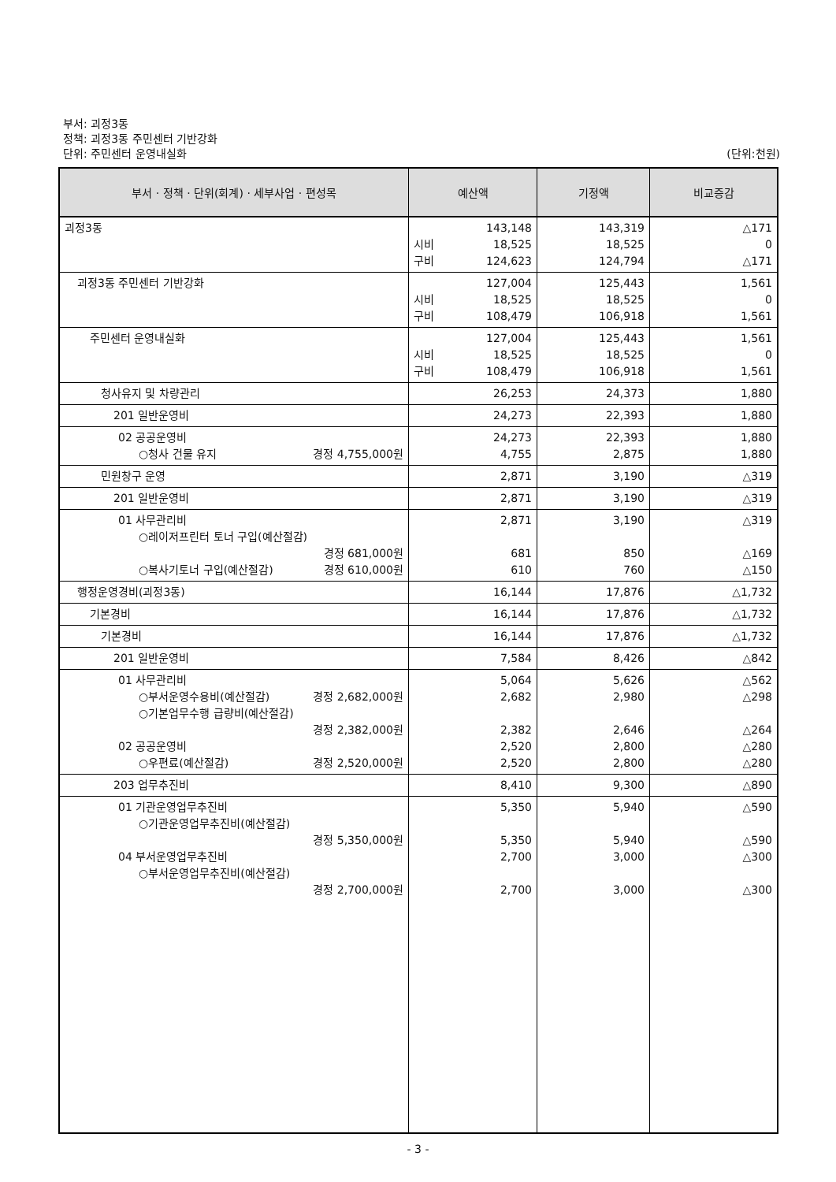부서: 괴정3동
정책: 괴정3동 주민센터 기반강화
단위: 주민센터 운영내실화
(단위:천원)
| 부서 · 정책 · 단위(회계) · 세부사업 · 편성목 | 예산액 | 기정액 | 비교증감 |
| --- | --- | --- | --- |
| 괴정3동 | 143,148 시비 18,525 구비 124,623 | 143,319 18,525 124,794 | △171 0 △171 |
| 괴정3동 주민센터 기반강화 | 127,004 시비 18,525 구비 108,479 | 125,443 18,525 106,918 | 1,561 0 1,561 |
| 주민센터 운영내실화 | 127,004 시비 18,525 구비 108,479 | 125,443 18,525 106,918 | 1,561 0 1,561 |
| 청사유지 및 차량관리 | 26,253 | 24,373 | 1,880 |
| 201 일반운영비 | 24,273 | 22,393 | 1,880 |
| 02 공공운영비 ○청사 건물 유지 경정 4,755,000원 | 24,273 4,755 | 22,393 2,875 | 1,880 1,880 |
| 민원창구 운영 | 2,871 | 3,190 | △319 |
| 201 일반운영비 | 2,871 | 3,190 | △319 |
| 01 사무관리비 ○레이저프린터 토너 구입(예산절감) 경정 681,000원 ○복사기토너 구입(예산절감) 경정 610,000원 | 2,871 681 610 | 3,190 850 760 | △319 △169 △150 |
| 행정운영경비(괴정3동) | 16,144 | 17,876 | △1,732 |
| 기본경비 | 16,144 | 17,876 | △1,732 |
| 기본경비 | 16,144 | 17,876 | △1,732 |
| 201 일반운영비 | 7,584 | 8,426 | △842 |
| 01 사무관리비 ○부서운영수용비(예산절감) 경정 2,682,000원 ○기본업무수행 급량비(예산절감) 경정 2,382,000원 02 공공운영비 ○우편료(예산절감) 경정 2,520,000원 | 5,064 2,682 2,382 2,520 2,520 | 5,626 2,980 2,646 2,800 2,800 | △562 △298 △264 △280 △280 |
| 203 업무추진비 | 8,410 | 9,300 | △890 |
| 01 기관운영업무추진비 ○기관운영업무추진비(예산절감) 경정 5,350,000원 04 부서운영업무추진비 ○부서운영업무추진비(예산절감) 경정 2,700,000원 | 5,350 5,350 2,700 2,700 | 5,940 5,940 3,000 3,000 | △590 △590 △300 △300 |
- 3 -